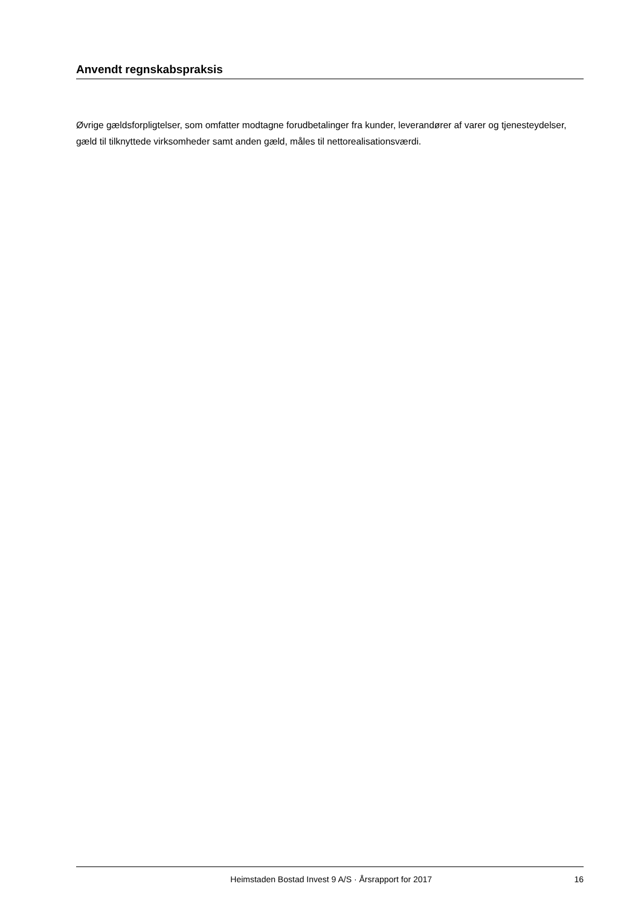Anvendt regnskabspraksis
Øvrige gældsforpligtelser, som omfatter modtagne forudbetalinger fra kunder, leverandører af varer og tjenesteydelser, gæld til tilknyttede virksomheder samt anden gæld, måles til nettorealisationsværdi.
Heimstaden Bostad Invest 9 A/S · Årsrapport for 2017 16